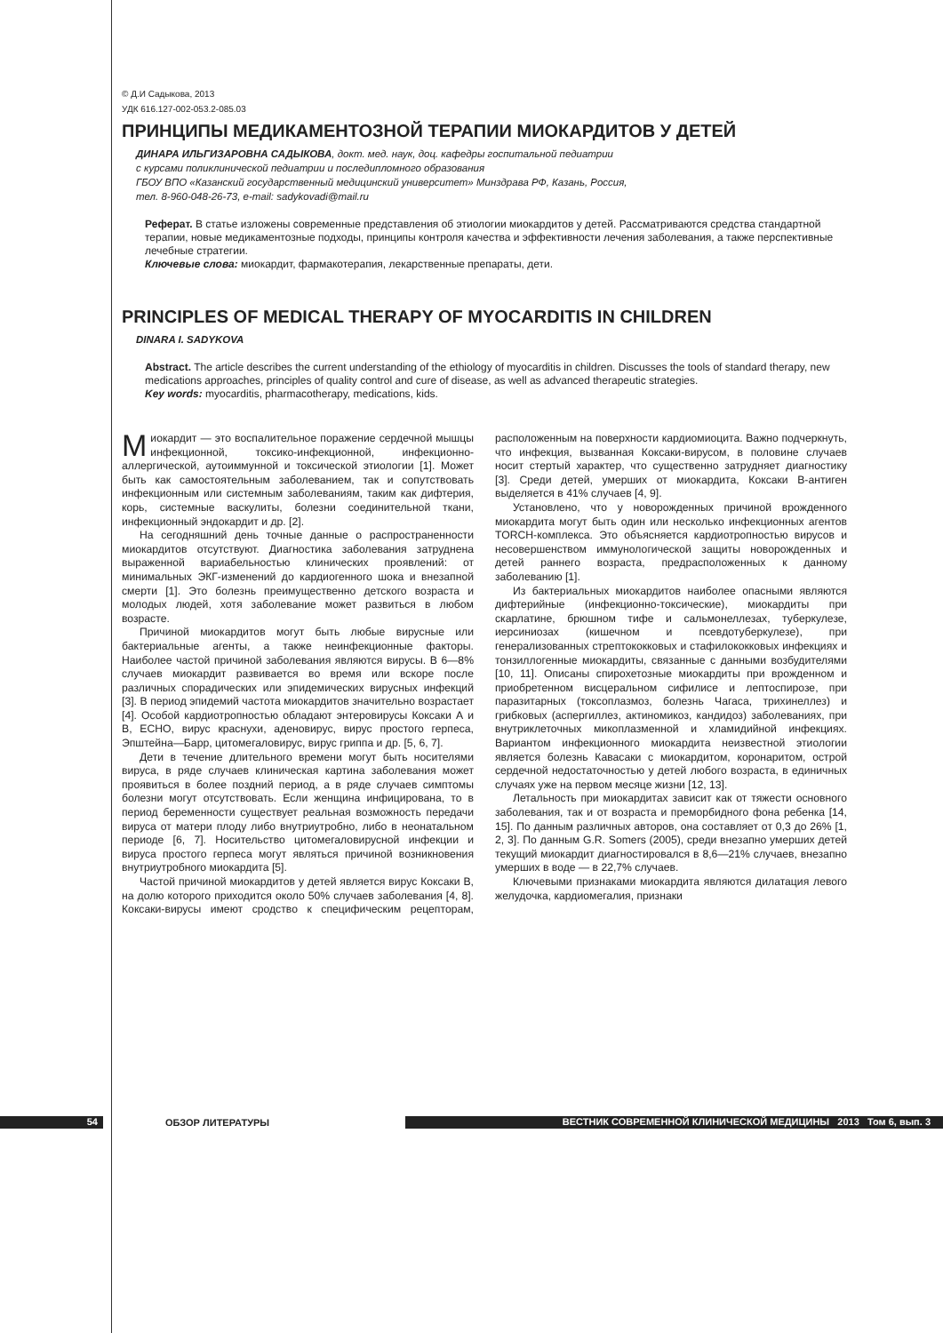© Д.И Садыкова, 2013
УДК 616.127-002-053.2-085.03
ПРИНЦИПЫ МЕДИКАМЕНТОЗНОЙ ТЕРАПИИ МИОКАРДИТОВ У ДЕТЕЙ
ДИНАРА ИЛЬГИЗАРОВНА САДЫКОВА, докт. мед. наук, доц. кафедры госпитальной педиатрии
с курсами поликлинической педиатрии и последипломного образования
ГБОУ ВПО «Казанский государственный медицинский университет» Минздрава РФ, Казань, Россия,
тел. 8-960-048-26-73, e-mail: sadykovadi@mail.ru
Реферат. В статье изложены современные представления об этиологии миокардитов у детей. Рассматриваются средства стандартной терапии, новые медикаментозные подходы, принципы контроля качества и эффективности лечения заболевания, а также перспективные лечебные стратегии.
Ключевые слова: миокардит, фармакотерапия, лекарственные препараты, дети.
PRINCIPLES OF MEDICAL THERAPY OF MYOCARDITIS IN CHILDREN
DINARA I. SADYKOVA
Abstract. The article describes the current understanding of the ethiology of myocarditis in children. Discusses the tools of standard therapy, new medications approaches, principles of quality control and cure of disease, as well as advanced therapeutic strategies.
Key words: myocarditis, pharmacotherapy, medications, kids.
Миокардит — это воспалительное поражение сердечной мышцы инфекционной, токсико-инфекционной, инфекционно-аллергической, аутоиммунной и токсической этиологии [1]. Может быть как самостоятельным заболеванием, так и сопутствовать инфекционным или системным заболеваниям, таким как дифтерия, корь, системные васкулиты, болезни соединительной ткани, инфекционный эндокардит и др. [2].
На сегодняшний день точные данные о распространенности миокардитов отсутствуют. Диагностика заболевания затруднена выраженной вариабельностью клинических проявлений: от минимальных ЭКГ-изменений до кардиогенного шока и внезапной смерти [1]. Это болезнь преимущественно детского возраста и молодых людей, хотя заболевание может развиться в любом возрасте.
Причиной миокардитов могут быть любые вирусные или бактериальные агенты, а также неинфекционные факторы. Наиболее частой причиной заболевания являются вирусы. В 6—8% случаев миокардит развивается во время или вскоре после различных спорадических или эпидемических вирусных инфекций [3]. В период эпидемий частота миокардитов значительно возрастает [4]. Особой кардиотропностью обладают энтеровирусы Коксаки А и В, ЕСНО, вирус краснухи, аденовирус, вирус простого герпеса, Эпштейна—Барр, цитомегаловирус, вирус гриппа и др. [5, 6, 7].
Дети в течение длительного времени могут быть носителями вируса, в ряде случаев клиническая картина заболевания может проявиться в более поздний период, а в ряде случаев симптомы болезни могут отсутствовать. Если женщина инфицирована, то в период беременности существует реальная возможность передачи вируса от матери плоду либо внутриутробно, либо в неонатальном периоде [6, 7]. Носительство цитомегаловирусной инфекции и вируса простого герпеса могут являться причиной возникновения внутриутробного миокардита [5].
Частой причиной миокардитов у детей является вирус Коксаки В, на долю которого приходится около 50% случаев заболевания [4, 8]. Коксаки-вирусы имеют сродство к специфическим рецепторам, расположенным на поверхности кардиомиоцита. Важно подчеркнуть, что инфекция, вызванная Коксаки-вирусом, в половине случаев носит стертый характер, что существенно затрудняет диагностику [3]. Среди детей, умерших от миокардита, Коксаки В-антиген выделяется в 41% случаев [4, 9].
Установлено, что у новорожденных причиной врожденного миокардита могут быть один или несколько инфекционных агентов TORCH-комплекса. Это объясняется кардиотропностью вирусов и несовершенством иммунологической защиты новорожденных и детей раннего возраста, предрасположенных к данному заболеванию [1].
Из бактериальных миокардитов наиболее опасными являются дифтерийные (инфекционно-токсические), миокардиты при скарлатине, брюшном тифе и сальмонеллезах, туберкулезе, иерсиниозах (кишечном и псевдотуберкулезе), при генерализованных стрептококковых и стафилококковых инфекциях и тонзиллогенные миокардиты, связанные с данными возбудителями [10, 11]. Описаны спирохетозные миокардиты при врожденном и приобретенном висцеральном сифилисе и лептоспирозе, при паразитарных (токсоплазмоз, болезнь Чагаса, трихинеллез) и грибковых (аспергиллез, актиномикоз, кандидоз) заболеваниях, при внутриклеточных микоплазменной и хламидийной инфекциях. Вариантом инфекционного миокардита неизвестной этиологии является болезнь Кавасаки с миокардитом, коронаритом, острой сердечной недостаточностью у детей любого возраста, в единичных случаях уже на первом месяце жизни [12, 13].
Летальность при миокардитах зависит как от тяжести основного заболевания, так и от возраста и преморбидного фона ребенка [14, 15]. По данным различных авторов, она составляет от 0,3 до 26% [1, 2, 3]. По данным G.R. Somers (2005), среди внезапно умерших детей текущий миокардит диагностировался в 8,6—21% случаев, внезапно умерших в воде — в 22,7% случаев.
Ключевыми признаками миокардита являются дилатация левого желудочка, кардиомегалия, признаки
54
ОБЗОР ЛИТЕРАТУРЫ
ВЕСТНИК СОВРЕМЕННОЙ КЛИНИЧЕСКОЙ МЕДИЦИНЫ 2013 Том 6, вып. 3